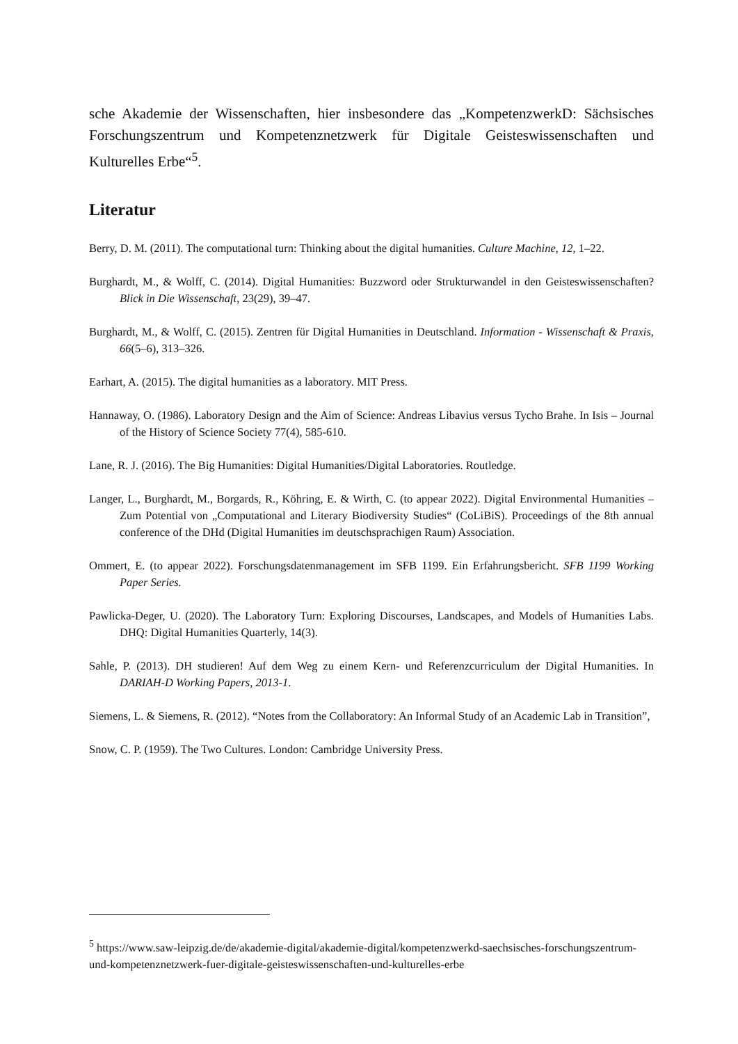sche Akademie der Wissenschaften, hier insbesondere das „KompetenzwerkD: Sächsisches Forschungszentrum und Kompetenznetzwerk für Digitale Geisteswissenschaften und Kulturelles Erbe“<sup>5</sup>.
Literatur
Berry, D. M. (2011). The computational turn: Thinking about the digital humanities. Culture Machine, 12, 1–22.
Burghardt, M., & Wolff, C. (2014). Digital Humanities: Buzzword oder Strukturwandel in den Geisteswissenschaften? Blick in Die Wissenschaft, 23(29), 39–47.
Burghardt, M., & Wolff, C. (2015). Zentren für Digital Humanities in Deutschland. Information - Wissenschaft & Praxis, 66(5–6), 313–326.
Earhart, A. (2015). The digital humanities as a laboratory. MIT Press.
Hannaway, O. (1986). Laboratory Design and the Aim of Science: Andreas Libavius versus Tycho Brahe. In Isis – Journal of the History of Science Society 77(4), 585-610.
Lane, R. J. (2016). The Big Humanities: Digital Humanities/Digital Laboratories. Routledge.
Langer, L., Burghardt, M., Borgards, R., Köhring, E. & Wirth, C. (to appear 2022). Digital Environmental Humanities – Zum Potential von „Computational and Literary Biodiversity Studies“ (CoLiBiS). Proceedings of the 8th annual conference of the DHd (Digital Humanities im deutschsprachigen Raum) Association.
Ommert, E. (to appear 2022). Forschungsdatenmanagement im SFB 1199. Ein Erfahrungsbericht. SFB 1199 Working Paper Series.
Pawlicka-Deger, U. (2020). The Laboratory Turn: Exploring Discourses, Landscapes, and Models of Humanities Labs. DHQ: Digital Humanities Quarterly, 14(3).
Sahle, P. (2013). DH studieren! Auf dem Weg zu einem Kern- und Referenzcurriculum der Digital Humanities. In DARIAH-D Working Papers, 2013-1.
Siemens, L. & Siemens, R. (2012). “Notes from the Collaboratory: An Informal Study of an Academic Lab in Transition”,
Snow, C. P. (1959). The Two Cultures. London: Cambridge University Press.
<sup>5</sup> https://www.saw-leipzig.de/de/akademie-digital/akademie-digital/kompetenzwerkd-saechsisches-forschungszentrum-und-kompetenznetzwerk-fuer-digitale-geisteswissenschaften-und-kulturelles-erbe